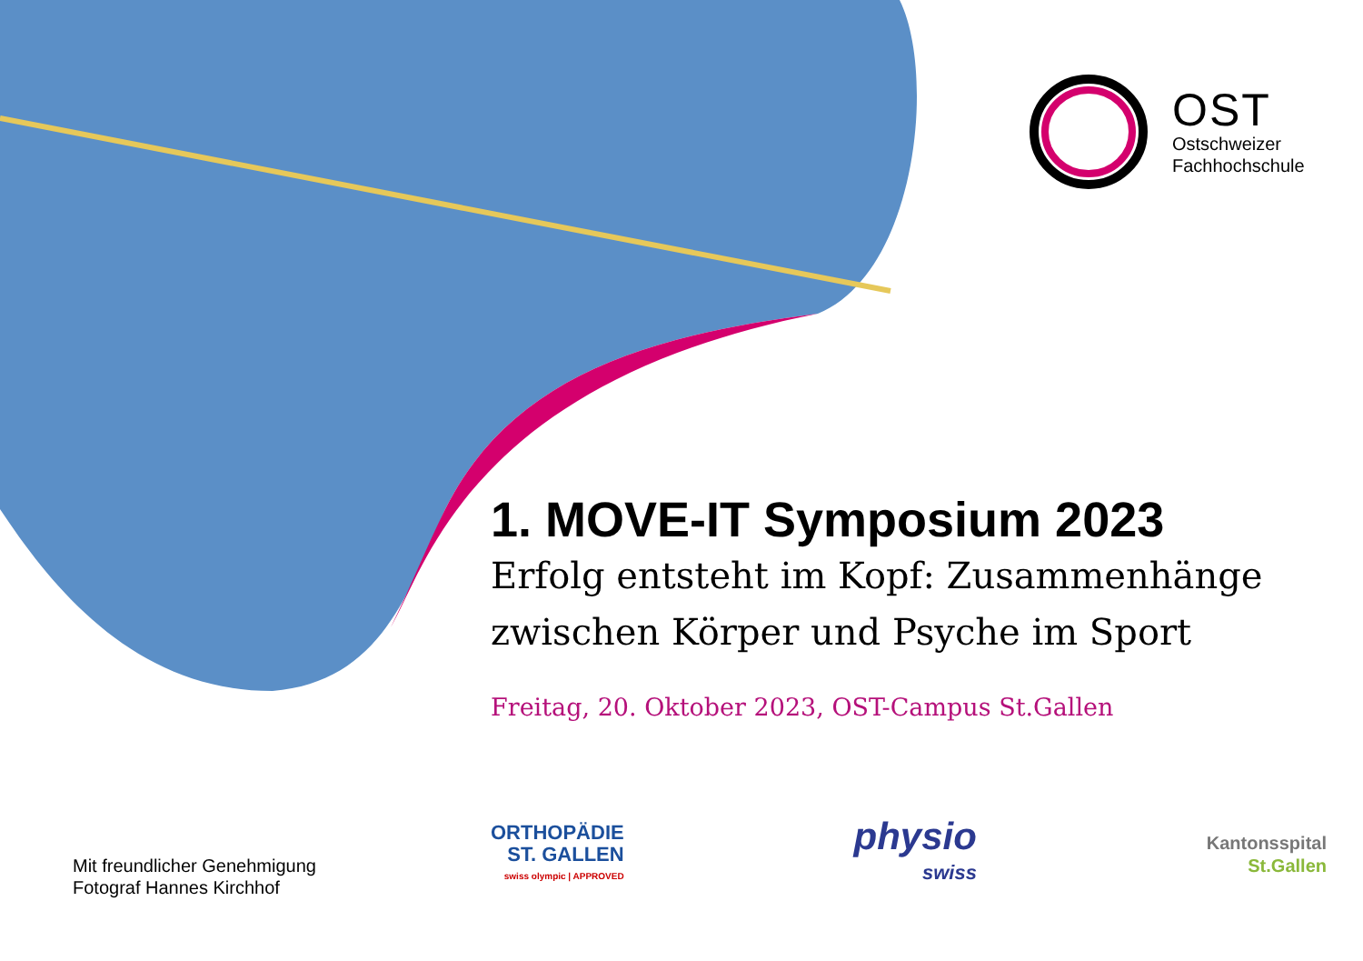OST
Ostschweizer
Fachhochschule
1. MOVE-IT Symposium 2023
Erfolg entsteht im Kopf: Zusammenhänge zwischen Körper und Psyche im Sport
Freitag, 20. Oktober 2023, OST-Campus St.Gallen
Mit freundlicher Genehmigung
Fotograf Hannes Kirchhof
ORTHOPÄDIE
ST. GALLEN
swiss olympic | APPROVED
physio
swiss
Kantonsspital
St.Gallen